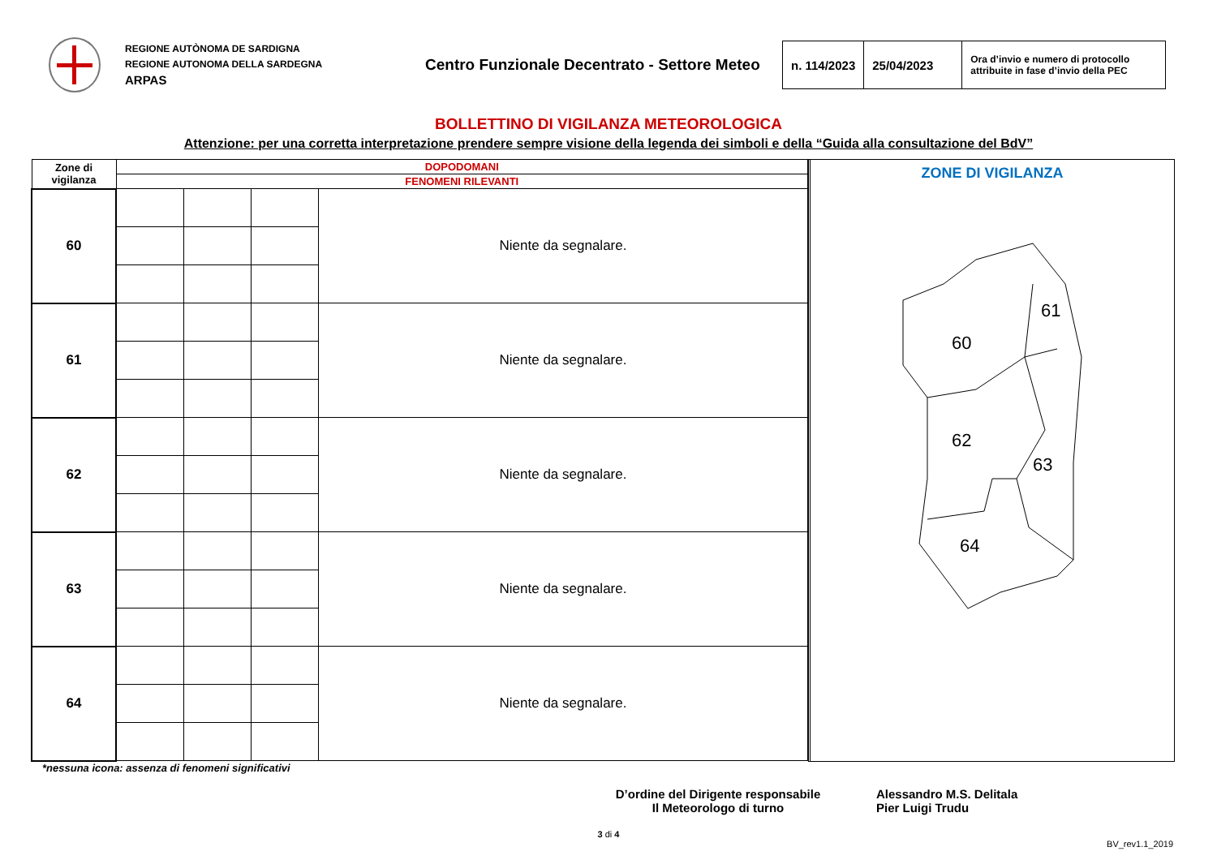REGIONE AUTÒNOMA DE SARDIGNA
REGIONE AUTONOMA DELLA SARDEGNA
ARPAS
Centro Funzionale Decentrato - Settore Meteo
| n. 114/2023 | 25/04/2023 | Ora d’invio e numero di protocollo attribuite in fase d’invio della PEC |
BOLLETTINO DI VIGILANZA METEOROLOGICA
Attenzione: per una corretta interpretazione prendere sempre visione della legenda dei simboli e della “Guida alla consultazione del BdV”
| Zone di vigilanza | DOPODOMANI | | | |
| --- | --- | --- | --- | --- |
| | FENOMENI RILEVANTI | | | |
| 60 | | | | Niente da segnalare. |
| 61 | | | | Niente da segnalare. |
| 62 | | | | Niente da segnalare. |
| 63 | | | | Niente da segnalare. |
| 64 | | | | Niente da segnalare. |
ZONE DI VIGILANZA
60
61
62
63
64
*nessuna icona: assenza di fenomeni significativi
D’ordine del Dirigente responsabile
Il Meteorologo di turno
Alessandro M.S. Delitala
Pier Luigi Trudu
3 di 4
BV_rev1.1_2019